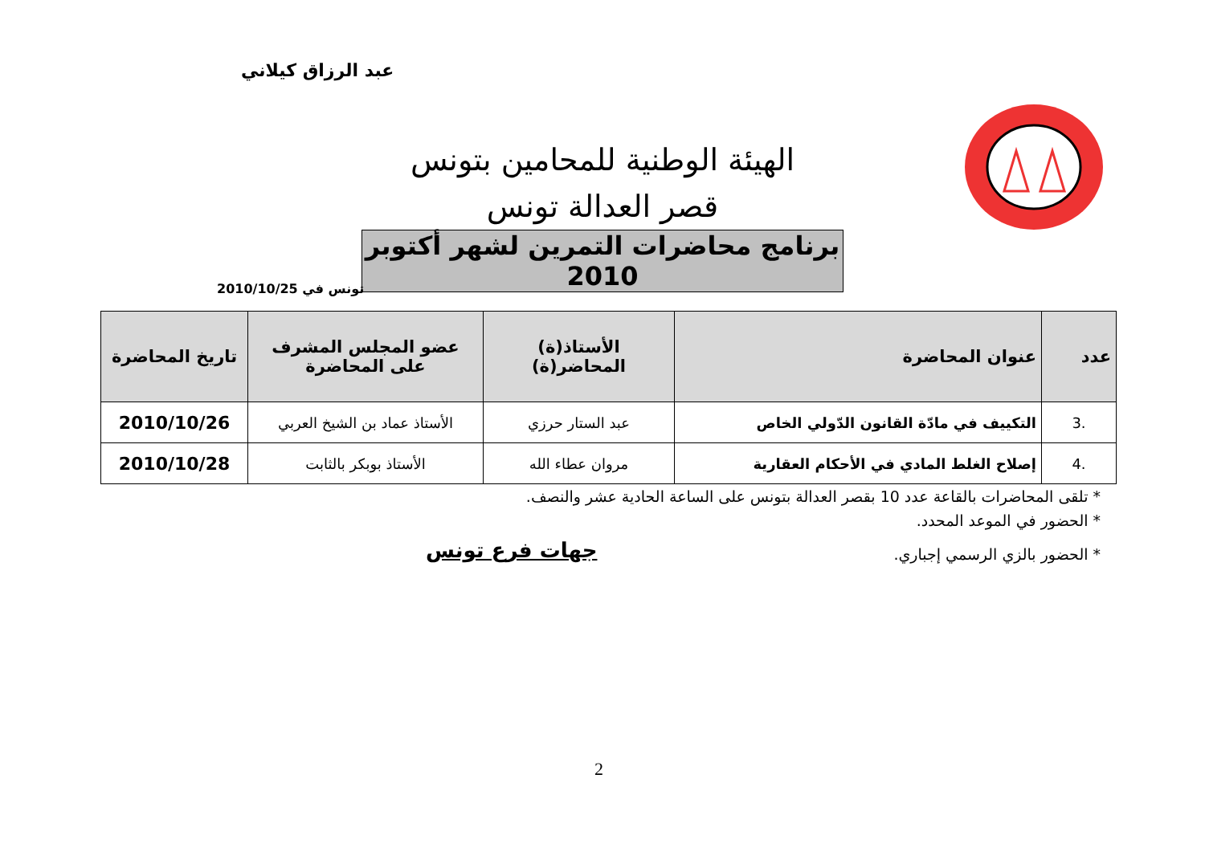عبد الرزاق كيلاني
الهيئة الوطنية للمحامين بتونس
قصر العدالة تونس
برنامج محاضرات التمرين لشهر أكتوبر 2010
تونس في 2010/10/25
| عدد | عنوان المحاضرة | الأستاذ(ة) المحاضر(ة) | عضو المجلس المشرف على المحاضرة | تاريخ المحاضرة |
| --- | --- | --- | --- | --- |
| .3 | التكييف في مادّة القانون الدّولي الخاص | عبد الستار حرزي | الأستاذ عماد بن الشيخ العربي | 2010/10/26 |
| .4 | إصلاح الغلط المادي في الأحكام العقارية | مروان عطاء الله | الأستاذ بوبكر بالثابت | 2010/10/28 |
* تلقى المحاضرات بالقاعة عدد 10 بقصر العدالة بتونس على الساعة الحادية عشر والنصف.
* الحضور في الموعد المحدد.
* الحضور بالزي الرسمي إجباري.
جهات فرع تونس
2